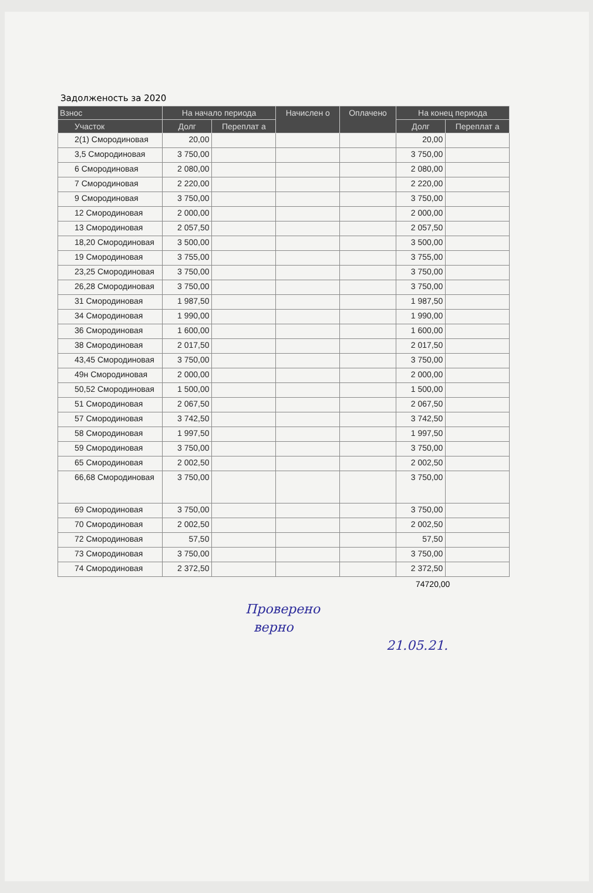Задолженость за 2020
| Взнос | На начало периода | | Начислен о | Оплачено | На конец периода | |
| --- | --- | --- | --- | --- | --- | --- |
| Участок | Долг | Переплат а | | | Долг | Переплат а |
| 2(1) Смородиновая | 20,00 | | | | 20,00 | |
| 3,5 Смородиновая | 3 750,00 | | | | 3 750,00 | |
| 6 Смородиновая | 2 080,00 | | | | 2 080,00 | |
| 7 Смородиновая | 2 220,00 | | | | 2 220,00 | |
| 9 Смородиновая | 3 750,00 | | | | 3 750,00 | |
| 12 Смородиновая | 2 000,00 | | | | 2 000,00 | |
| 13 Смородиновая | 2 057,50 | | | | 2 057,50 | |
| 18,20 Смородиновая | 3 500,00 | | | | 3 500,00 | |
| 19 Смородиновая | 3 755,00 | | | | 3 755,00 | |
| 23,25 Смородиновая | 3 750,00 | | | | 3 750,00 | |
| 26,28 Смородиновая | 3 750,00 | | | | 3 750,00 | |
| 31 Смородиновая | 1 987,50 | | | | 1 987,50 | |
| 34 Смородиновая | 1 990,00 | | | | 1 990,00 | |
| 36 Смородиновая | 1 600,00 | | | | 1 600,00 | |
| 38 Смородиновая | 2 017,50 | | | | 2 017,50 | |
| 43,45 Смородиновая | 3 750,00 | | | | 3 750,00 | |
| 49н Смородиновая | 2 000,00 | | | | 2 000,00 | |
| 50,52 Смородиновая | 1 500,00 | | | | 1 500,00 | |
| 51 Смородиновая | 2 067,50 | | | | 2 067,50 | |
| 57 Смородиновая | 3 742,50 | | | | 3 742,50 | |
| 58 Смородиновая | 1 997,50 | | | | 1 997,50 | |
| 59 Смородиновая | 3 750,00 | | | | 3 750,00 | |
| 65 Смородиновая | 2 002,50 | | | | 2 002,50 | |
| 66,68 Смородиновая | 3 750,00 | | | | 3 750,00 | |
| 69 Смородиновая | 3 750,00 | | | | 3 750,00 | |
| 70 Смородиновая | 2 002,50 | | | | 2 002,50 | |
| 72 Смородиновая | 57,50 | | | | 57,50 | |
| 73 Смородиновая | 3 750,00 | | | | 3 750,00 | |
| 74 Смородиновая | 2 372,50 | | | | 2 372,50 | |
74720,00
Проверено
верно
21.05.21.